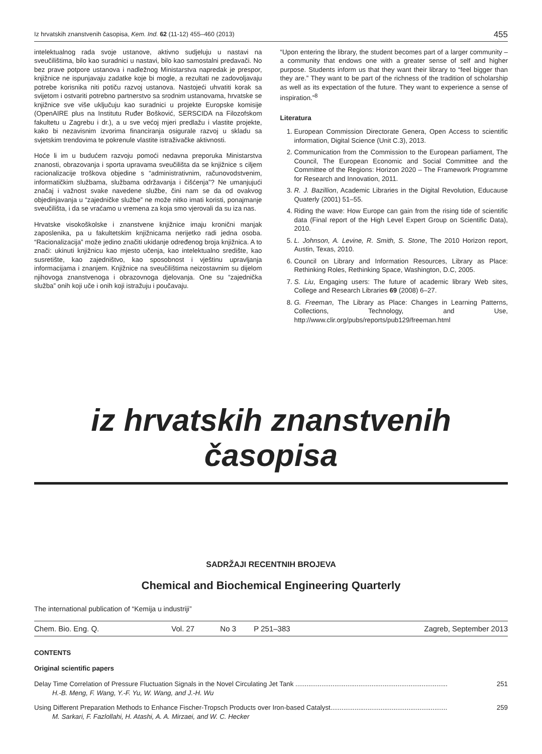Iz hrvatskih znanstvenih časopisa, Kem. Ind. 62 (11-12) 455–460 (2013) 455
intelektualnog rada svoje ustanove, aktivno sudjeluju u nastavi na sveučilištima, bilo kao suradnici u nastavi, bilo kao samostalni predavači. No bez prave potpore ustanova i nadležnog Ministarstva napredak je prespor, knjižnice ne ispunjavaju zadatke koje bi mogle, a rezultati ne zadovoljavaju potrebe korisnika niti potiču razvoj ustanova. Nastojeći uhvatiti korak sa svijetom i ostvariti potrebno partnerstvo sa srodnim ustanovama, hrvatske se knjižnice sve više uključuju kao suradnici u projekte Europske komisije (OpenAIRE plus na Institutu Ruđer Bošković, SERSCIDA na Filozofskom fakultetu u Zagrebu i dr.), a u sve većoj mjeri predlažu i vlastite projekte, kako bi nezavisnim izvorima financiranja osigurale razvoj u skladu sa svjetskim trendovima te pokrenule vlastite istraživačke aktivnosti.
Hoće li im u budućem razvoju pomoći nedavna preporuka Ministarstva znanosti, obrazovanja i sporta upravama sveučilišta da se knjižnice s ciljem racionalizacije troškova objedine s “administrativnim, računovodstvenim, informatičkim službama, službama održavanja i čišćenja”? Ne umanjujući značaj i važnost svake navedene službe, čini nam se da od ovakvog objedinjavanja u “zajedničke službe” ne može nitko imati koristi, ponajmanje sveučilišta, i da se vraćamo u vremena za koja smo vjerovali da su iza nas.
Hrvatske visokoškolske i znanstvene knjižnice imaju kronični manjak zaposlenika, pa u fakultetskim knjižnicama nerijetko radi jedna osoba. “Racionalizacija” može jedino značiti ukidanje određenog broja knjižnica. A to znači: ukinuti knjižnicu kao mjesto učenja, kao intelektualno središte, kao susretište, kao zajedništvo, kao sposobnost i vještinu upravljanja informacijama i znanjem. Knjižnice na sveučilištima neizostavnim su dijelom njihovoga znanstvenoga i obrazovnoga djelovanja. One su “zajednička služba” onih koji uče i onih koji istražuju i poučavaju.
“Upon entering the library, the student becomes part of a larger community – a community that endows one with a greater sense of self and higher purpose. Students inform us that they want their library to “feel bigger than they are.” They want to be part of the richness of the tradition of scholarship as well as its expectation of the future. They want to experience a sense of inspiration.”<sup>8</sup>
Literatura
1. European Commission Directorate Genera, Open Access to scientific information, Digital Science (Unit C.3), 2013.
2. Communication from the Commission to the European parliament, The Council, The European Economic and Social Committee and the Committee of the Regions: Horizon 2020 – The Framework Programme for Research and Innovation, 2011.
3. R. J. Bazillion, Academic Libraries in the Digital Revolution, Educause Quaterly (2001) 51–55.
4. Riding the wave: How Europe can gain from the rising tide of scientific data (Final report of the High Level Expert Group on Scientific Data), 2010.
5. L. Johnson, A. Levine, R. Smith, S. Stone, The 2010 Horizon report, Austin, Texas, 2010.
6. Council on Library and Information Resources, Library as Place: Rethinking Roles, Rethinking Space, Washington, D.C, 2005.
7. S. Liu, Engaging users: The future of academic library Web sites, College and Research Libraries 69 (2008) 6–27.
8. G. Freeman, The Library as Place: Changes in Learning Patterns, Collections, Technology, and Use, http://www.clir.org/pubs/reports/pub129/freeman.html
iz hrvatskih znanstvenih časopisa
SADRŽAJI RECENTNIH BROJEVA
Chemical and Biochemical Engineering Quarterly
The international publication of “Kemija u industriji”
| Chem. Bio. Eng. Q. | Vol. 27 | No 3 | P 251–383 | Zagreb, September 2013 |
CONTENTS
Original scientific papers
Delay Time Correlation of Pressure Fluctuation Signals in the Novel Circulating Jet Tank .................................................................................. 251
H.-B. Meng, F. Wang, Y.-F. Yu, W. Wang, and J.-H. Wu
Using Different Preparation Methods to Enhance Fischer-Tropsch Products over Iron-based Catalyst............................................................... 259
M. Sarkari, F. Fazlollahi, H. Atashi, A. A. Mirzaei, and W. C. Hecker